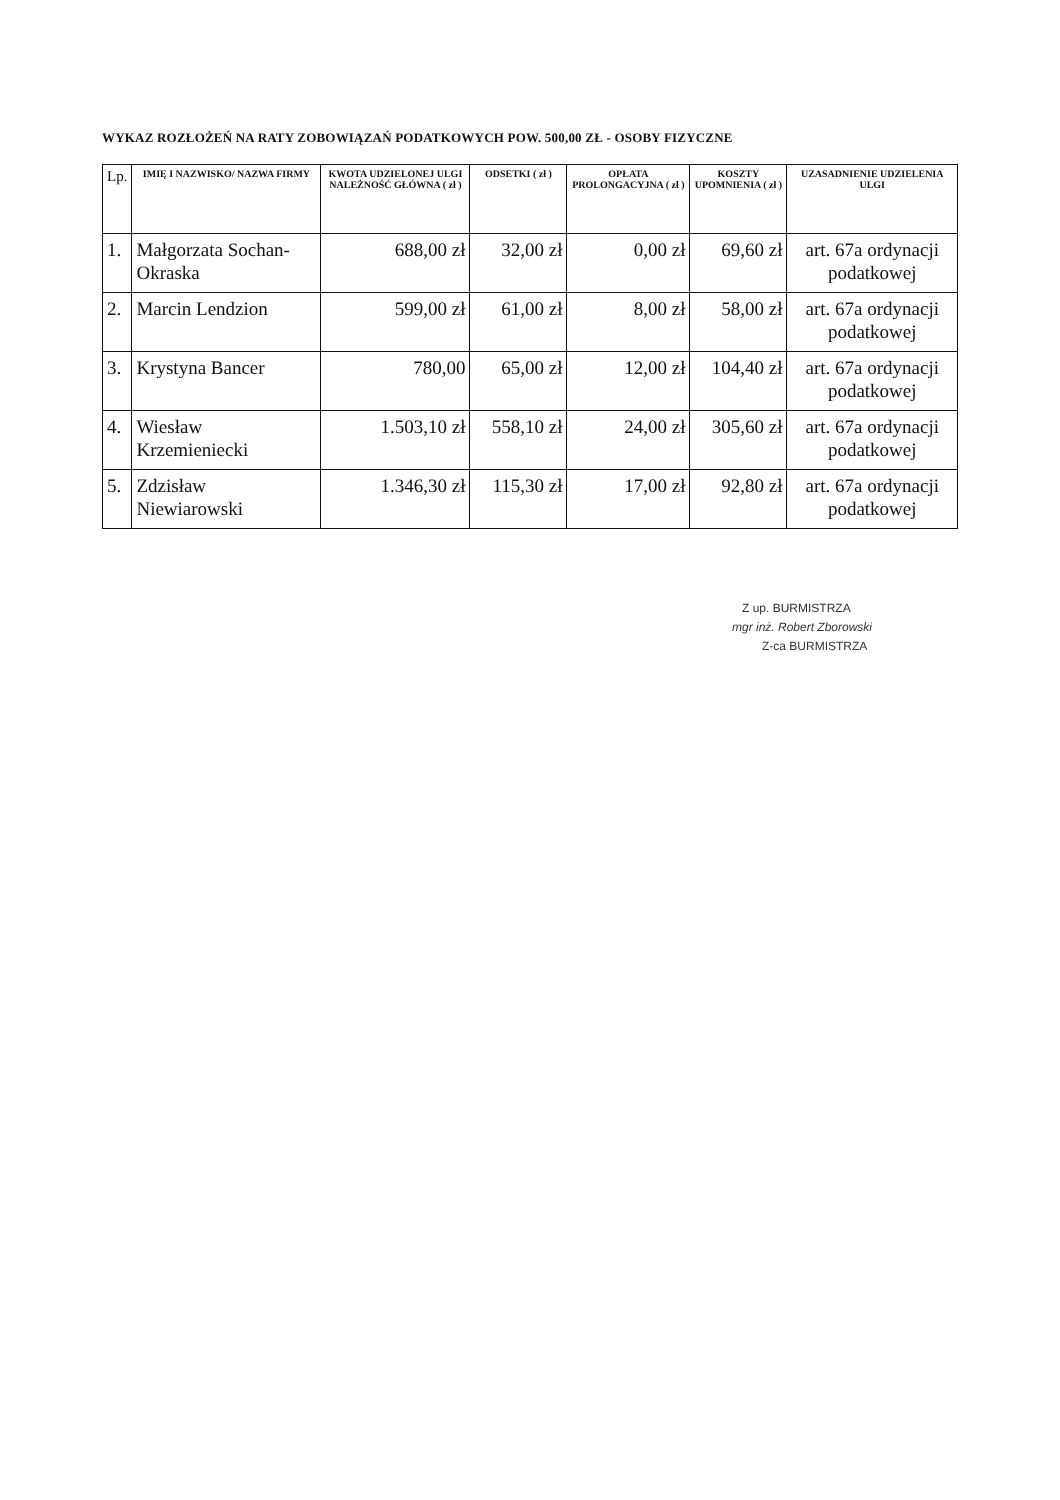WYKAZ ROZŁOŻEŃ NA RATY ZOBOWIĄZAŃ PODATKOWYCH POW. 500,00 ZŁ - OSOBY FIZYCZNE
| Lp. | IMIĘ I NAZWISKO/ NAZWA FIRMY | KWOTA UDZIELONEJ ULGI NALEŻNOŚĆ GŁÓWNA ( zł ) | ODSETKI ( zł ) | OPŁATA PROLONGACYJNA ( zł ) | KOSZTY UPOMNIENIA ( zł ) | UZASADNIENIE UDZIELENIA ULGI |
| --- | --- | --- | --- | --- | --- | --- |
| 1. | Małgorzata Sochan-Okraska | 688,00 zł | 32,00 zł | 0,00 zł | 69,60 zł | art. 67a ordynacji podatkowej |
| 2. | Marcin Lendzion | 599,00 zł | 61,00 zł | 8,00 zł | 58,00 zł | art. 67a ordynacji podatkowej |
| 3. | Krystyna Bancer | 780,00 | 65,00 zł | 12,00 zł | 104,40 zł | art. 67a ordynacji podatkowej |
| 4. | Wiesław Krzemieniecki | 1.503,10 zł | 558,10 zł | 24,00 zł | 305,60 zł | art. 67a ordynacji podatkowej |
| 5. | Zdzisław Niewiarowski | 1.346,30 zł | 115,30 zł | 17,00 zł | 92,80 zł | art. 67a ordynacji podatkowej |
Z up. BURMISTRZA
mgr inż. Robert Zborowski
Z-ca BURMISTRZA